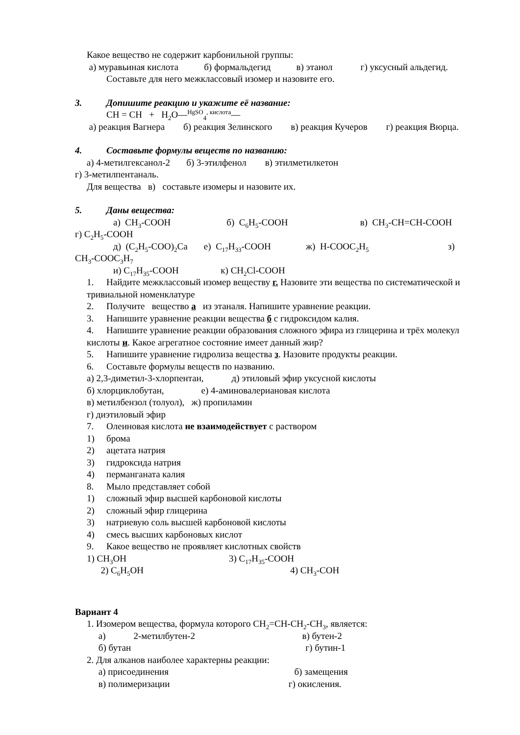Какое вещество не содержит карбонильной группы:
а) муравьиная кислота б) формальдегид в) этанол г) уксусный альдегид.
Составьте для него межклассовый изомер и назовите его.
3. Допишите реакцию и укажите её название:
CH = CH + H<sub>2</sub>O—<sup>HgSO</sup><sub>4</sub><sup>, кислота</sup>—
а) реакция Вагнера б) реакция Зелинского в) реакция Кучеров г) реакция Вюрца.
4. Составьте формулы веществ по названию:
а) 4-метилгексанол-2 б) 3-этилфенол в) этилметилкетон
г) 3-метилпентаналь.
Для вещества в) составьте изомеры и назовите их.
5. Даны вещества:
а) CH<sub>3</sub>-COOH б) C<sub>6</sub>H<sub>5</sub>-COOH в) CH<sub>3</sub>-CH=CH-COOH
г) C<sub>2</sub>H<sub>5</sub>-COOH
д) (C<sub>2</sub>H<sub>5</sub>-COO)<sub>2</sub>Ca е) C<sub>17</sub>H<sub>33</sub>-COOH ж) H-COOC<sub>2</sub>H<sub>5</sub> з)
CH<sub>3</sub>-COOC<sub>3</sub>H<sub>7</sub>
и) C<sub>17</sub>H<sub>35</sub>-COOH к) CH<sub>2</sub>Cl-COOH
1. Найдите межклассовый изомер веществу г. Назовите эти вещества по систематической и тривиальной номенклатуре
2. Получите вещество а из этаналя. Напишите уравнение реакции.
3. Напишите уравнение реакции вещества б с гидроксидом калия.
4. Напишите уравнение реакции образования сложного эфира из глицерина и трёх молекул кислоты и. Какое агрегатное состояние имеет данный жир?
5. Напишите уравнение гидролиза вещества з. Назовите продукты реакции.
6. Составьте формулы веществ по названию.
а) 2,3-диметил-3-хлорпентан, д) этиловый эфир уксусной кислоты
б) хлорциклобутан, е) 4-аминовалериановая кислота
в) метилбензол (толуол), ж) пропиламин
г) диэтиловый эфир
7. Олеиновая кислота не взаимодействует с раствором
1) брома
2) ацетата натрия
3) гидроксида натрия
4) перманганата калия
8. Мыло представляет собой
1) сложный эфир высшей карбоновой кислоты
2) сложный эфир глицерина
3) натриевую соль высшей карбоновой кислоты
4) смесь высших карбоновых кислот
9. Какое вещество не проявляет кислотных свойств
1) CH<sub>3</sub>OH 3) C<sub>17</sub>H<sub>35</sub>-COOH
2) C<sub>6</sub>H<sub>5</sub>OH 4) CH<sub>3</sub>-COH
Вариант 4
1. Изомером вещества, формула которого CH<sub>2</sub>=CH-CH<sub>2</sub>-CH<sub>3</sub>, является:
а) 2-метилбутен-2 в) бутен-2
б) бутан г) бутин-1
2. Для алканов наиболее характерны реакции:
а) присоединения б) замещения
в) полимеризации г) окисления.